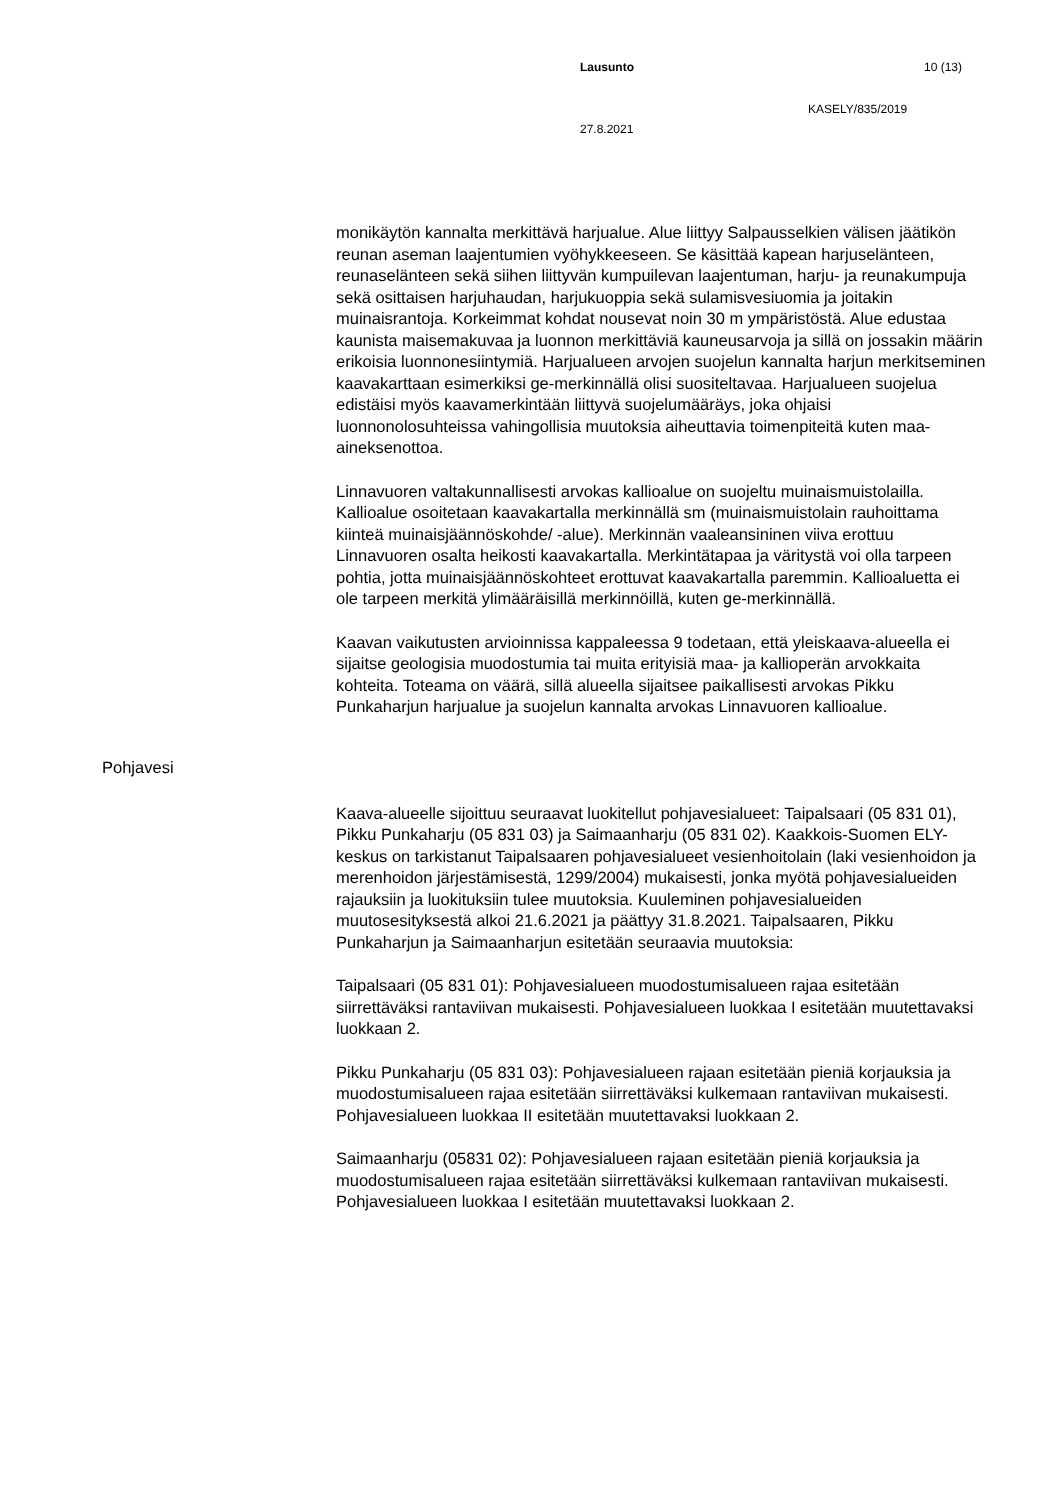Lausunto 10 (13)
KASELY/835/2019
27.8.2021
monikäytön kannalta merkittävä harjualue. Alue liittyy Salpausselkien välisen jäätikön reunan aseman laajentumien vyöhykkeeseen. Se käsittää kapean harjuselänteen, reunaselänteen sekä siihen liittyvän kumpuilevan laajentuman, harju- ja reunakumpuja sekä osittaisen harjuhaudan, harjukuoppia sekä sulamisvesiuomia ja joitakin muinaisrantoja. Korkeimmat kohdat nousevat noin 30 m ympäristöstä. Alue edustaa kaunista maisemakuvaa ja luonnon merkittäviä kauneusarvoja ja sillä on jossakin määrin erikoisia luonnonesiintymiä. Harjualueen arvojen suojelun kannalta harjun merkitseminen kaavakarttaan esimerkiksi ge-merkinnällä olisi suositeltavaa. Harjualueen suojelua edistäisi myös kaavamerkintään liittyvä suojelumääräys, joka ohjaisi luonnonolosuhteissa vahingollisia muutoksia aiheuttavia toimenpiteitä kuten maa-aineksenottoa.
Linnavuoren valtakunnallisesti arvokas kallioalue on suojeltu muinaismuistolailla. Kallioalue osoitetaan kaavakartalla merkinnällä sm (muinaismuistolain rauhoittama kiinteä muinaisjäännöskohde/ -alue). Merkinnän vaaleansininen viiva erottuu Linnavuoren osalta heikosti kaavakartalla. Merkintätapaa ja väritystä voi olla tarpeen pohtia, jotta muinaisjäännöskohteet erottuvat kaavakartalla paremmin. Kallioaluetta ei ole tarpeen merkitä ylimääräisillä merkinnöillä, kuten ge-merkinnällä.
Kaavan vaikutusten arvioinnissa kappaleessa 9 todetaan, että yleiskaava-alueella ei sijaitse geologisia muodostumia tai muita erityisiä maa- ja kallioperän arvokkaita kohteita. Toteama on väärä, sillä alueella sijaitsee paikallisesti arvokas Pikku Punkaharjun harjualue ja suojelun kannalta arvokas Linnavuoren kallioalue.
Pohjavesi
Kaava-alueelle sijoittuu seuraavat luokitellut pohjavesialueet: Taipalsaari (05 831 01), Pikku Punkaharju (05 831 03) ja Saimaanharju (05 831 02). Kaakkois-Suomen ELY-keskus on tarkistanut Taipalsaaren pohjavesialueet vesienhoitolain (laki vesienhoidon ja merenhoidon järjestämisestä, 1299/2004) mukaisesti, jonka myötä pohjavesialueiden rajauksiin ja luokituksiin tulee muutoksia. Kuuleminen pohjavesialueiden muutosesityksestä alkoi 21.6.2021 ja päättyy 31.8.2021. Taipalsaaren, Pikku Punkaharjun ja Saimaanharjun esitetään seuraavia muutoksia:
Taipalsaari (05 831 01): Pohjavesialueen muodostumisalueen rajaa esitetään siirrettäväksi rantaviivan mukaisesti. Pohjavesialueen luokkaa I esitetään muutettavaksi luokkaan 2.
Pikku Punkaharju (05 831 03): Pohjavesialueen rajaan esitetään pieniä korjauksia ja muodostumisalueen rajaa esitetään siirrettäväksi kulkemaan rantaviivan mukaisesti. Pohjavesialueen luokkaa II esitetään muutettavaksi luokkaan 2.
Saimaanharju (05831 02): Pohjavesialueen rajaan esitetään pieniä korjauksia ja muodostumisalueen rajaa esitetään siirrettäväksi kulkemaan rantaviivan mukaisesti. Pohjavesialueen luokkaa I esitetään muutettavaksi luokkaan 2.